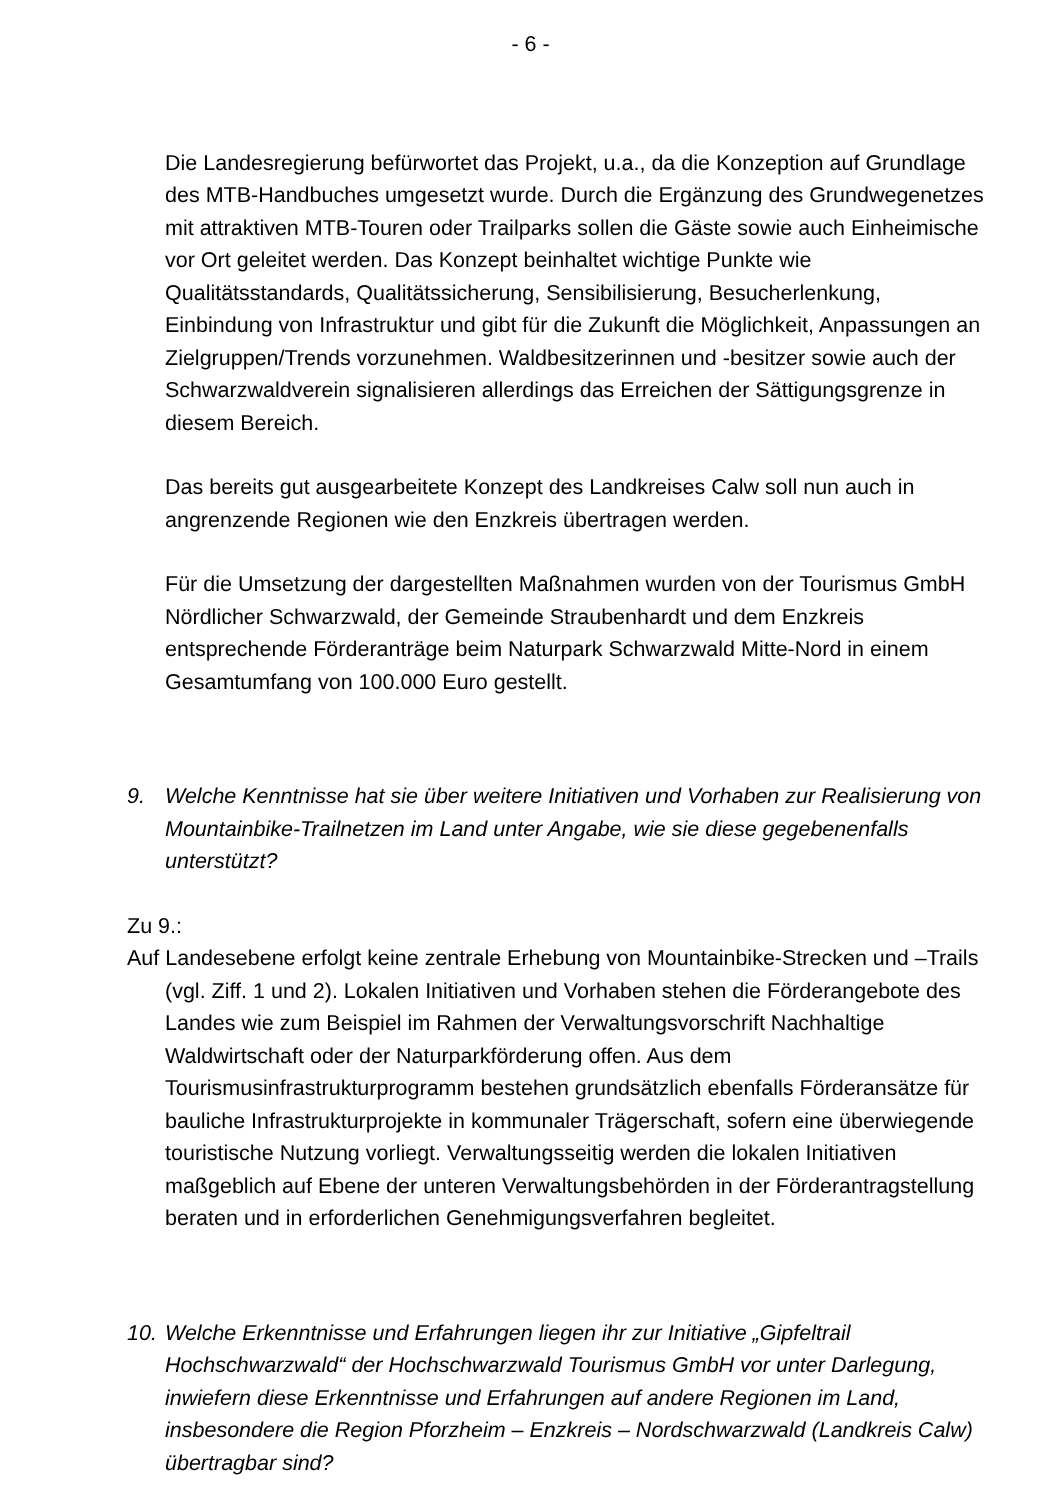- 6 -
Die Landesregierung befürwortet das Projekt, u.a., da die Konzeption auf Grundlage des MTB-Handbuches umgesetzt wurde. Durch die Ergänzung des Grundwegenetzes mit attraktiven MTB-Touren oder Trailparks sollen die Gäste sowie auch Einheimische vor Ort geleitet werden. Das Konzept beinhaltet wichtige Punkte wie Qualitätsstandards, Qualitätssicherung, Sensibilisierung, Besucherlenkung, Einbindung von Infrastruktur und gibt für die Zukunft die Möglichkeit, Anpassungen an Zielgruppen/Trends vorzunehmen. Waldbesitzerinnen und -besitzer sowie auch der Schwarzwaldverein signalisieren allerdings das Erreichen der Sättigungsgrenze in diesem Bereich.
Das bereits gut ausgearbeitete Konzept des Landkreises Calw soll nun auch in angrenzende Regionen wie den Enzkreis übertragen werden.
Für die Umsetzung der dargestellten Maßnahmen wurden von der Tourismus GmbH Nördlicher Schwarzwald, der Gemeinde Straubenhardt und dem Enzkreis entsprechende Förderanträge beim Naturpark Schwarzwald Mitte-Nord in einem Gesamtumfang von 100.000 Euro gestellt.
9. Welche Kenntnisse hat sie über weitere Initiativen und Vorhaben zur Realisierung von Mountainbike-Trailnetzen im Land unter Angabe, wie sie diese gegebenenfalls unterstützt?
Zu 9.:
Auf Landesebene erfolgt keine zentrale Erhebung von Mountainbike-Strecken und –Trails (vgl. Ziff. 1 und 2). Lokalen Initiativen und Vorhaben stehen die Förderangebote des Landes wie zum Beispiel im Rahmen der Verwaltungsvorschrift Nachhaltige Waldwirtschaft oder der Naturparkförderung offen. Aus dem Tourismusinfrastrukturprogramm bestehen grundsätzlich ebenfalls Förderansätze für bauliche Infrastrukturprojekte in kommunaler Trägerschaft, sofern eine überwiegende touristische Nutzung vorliegt. Verwaltungsseitig werden die lokalen Initiativen maßgeblich auf Ebene der unteren Verwaltungsbehörden in der Förderantragstellung beraten und in erforderlichen Genehmigungsverfahren begleitet.
10. Welche Erkenntnisse und Erfahrungen liegen ihr zur Initiative „Gipfeltrail Hochschwarzwald“ der Hochschwarzwald Tourismus GmbH vor unter Darlegung, inwiefern diese Erkenntnisse und Erfahrungen auf andere Regionen im Land, insbesondere die Region Pforzheim – Enzkreis – Nordschwarzwald (Landkreis Calw) übertragbar sind?